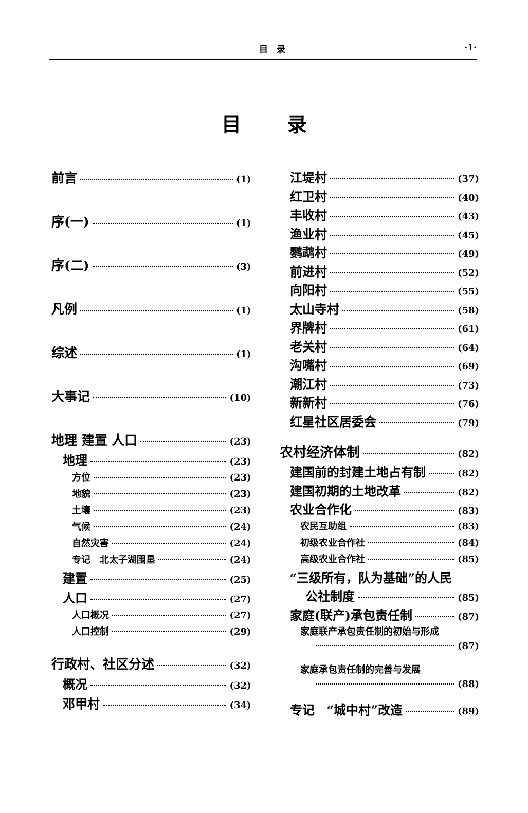目　录 ·1·
目录
前言 (1)
序(一) (1)
序(二) (3)
凡例 (1)
综述 (1)
大事记 (10)
地理 建置 人口 (23)
地理 (23)
方位 (23)
地貌 (23)
土壤 (23)
气候 (24)
自然灾害 (24)
专记　北太子湖围垦 (24)
建置 (25)
人口 (27)
人口概况 (27)
人口控制 (29)
行政村、社区分述 (32)
概况 (32)
邓甲村 (34)
江堤村 (37)
红卫村 (40)
丰收村 (43)
渔业村 (45)
鹦鹉村 (49)
前进村 (52)
向阳村 (55)
太山寺村 (58)
界牌村 (61)
老关村 (64)
沟嘴村 (69)
潮江村 (73)
新新村 (76)
红星社区居委会 (79)
农村经济体制 (82)
建国前的封建土地占有制 (82)
建国初期的土地改革 (82)
农业合作化 (83)
农民互助组 (83)
初级农业合作社 (84)
高级农业合作社 (85)
“三级所有，队为基础”的人民
公社制度 (85)
家庭(联产)承包责任制 (87)
家庭联产承包责任制的初始与形成
(87)
家庭承包责任制的完善与发展
(88)
专记　“城中村”改造 (89)